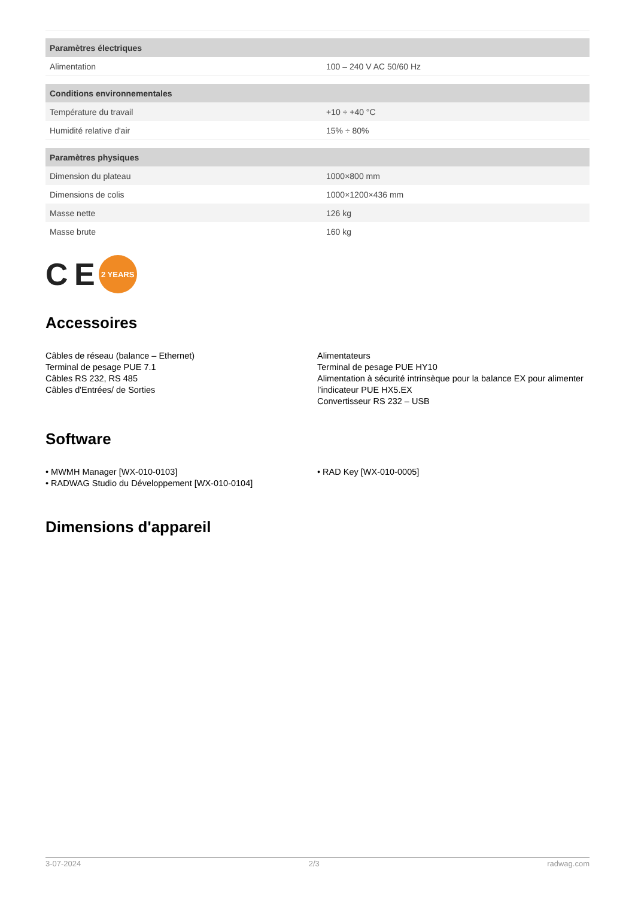| Paramètres électriques | |
| --- | --- |
| Alimentation | 100 – 240 V AC 50/60 Hz |
| Conditions environnementales | |
| Température du travail | +10 ÷ +40 °C |
| Humidité relative d'air | 15% ÷ 80% |
| Paramètres physiques | |
| Dimension du plateau | 1000×800 mm |
| Dimensions de colis | 1000×1200×436 mm |
| Masse nette | 126 kg |
| Masse brute | 160 kg |
C E
2 YEARS
Accessoires
Câbles de réseau (balance – Ethernet)
Terminal de pesage PUE 7.1
Câbles RS 232, RS 485
Câbles d'Entrées/ de Sorties
Alimentateurs
Terminal de pesage PUE HY10
Alimentation à sécurité intrinsèque pour la balance EX pour alimenter l’indicateur PUE HX5.EX
Convertisseur RS 232 – USB
Software
• MWMH Manager [WX-010-0103]
• RADWAG Studio du Développement [WX-010-0104]
• RAD Key [WX-010-0005]
Dimensions d'appareil
3-07-2024 2/3 radwag.com